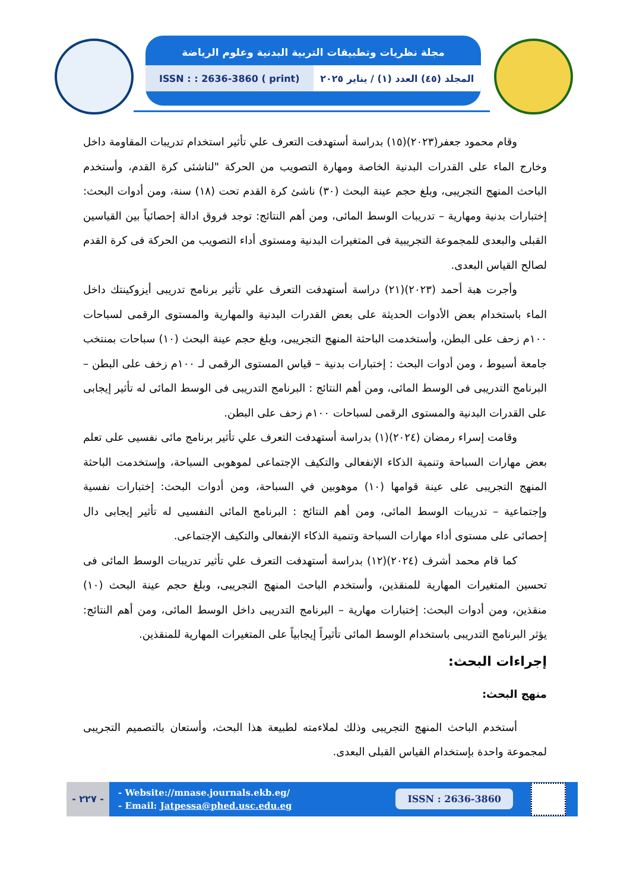مجلة نظريات وتطبيقات التربية البدنية وعلوم الرياضة
المجلد (٤٥) العدد (١) / يناير ٢٠٢٥
ISSN : : 2636-3860 ( print)
وقام محمود جعفر(٢٠٢٣)(١٥) بدراسة أستهدفت التعرف علي تأثير استخدام تدريبات المقاومة داخل وخارج الماء على القدرات البدنية الخاصة ومهارة التصويب من الحركة "لناشئى كرة القدم، وأستخدم الباحث المنهج التجريبى، وبلغ حجم عينة البحث (٣٠) ناشئ كرة القدم تحت (١٨) سنة، ومن أدوات البحث: إختبارات بدنية ومهارية – تدريبات الوسط المائى، ومن أهم النتائج: توجد فروق ادالة إحصائياً بين القياسين القبلى والبعدى للمجموعة التجريبية فى المتغيرات البدنية ومستوى أداء التصويب من الحركة فى كرة القدم لصالح القياس البعدى.
وأجرت هبة أحمد (٢٠٢٣)(٢١) دراسة أستهدفت التعرف علي تأثير برنامج تدريبى أيزوكينتك داخل الماء باستخدام بعض الأدوات الحديثة على بعض القدرات البدنية والمهارية والمستوى الرقمى لسباحات ١٠٠م زحف على البطن، وأستخدمت الباحثة المنهج التجريبى، وبلغ حجم عينة البحث (١٠) سباحات بمنتخب جامعة أسيوط ، ومن أدوات البحث : إختبارات بدنية – قياس المستوى الرقمى لـ ١٠٠م زخف على البطن – البرنامج التدريبى فى الوسط المائى، ومن أهم النتائج : البرنامج التدريبى فى الوسط المائى له تأثير إيجابى على القدرات البدنية والمستوى الرقمى لسباحات ١٠٠م زحف على البطن.
وقامت إسراء رمضان (٢٠٢٤)(١) بدراسة أستهدفت التعرف علي تأثير برنامج مائى نفسيى على تعلم بعض مهارات السباحة وتنمية الذكاء الإنفعالى والتكيف الإجتماعى لموهوبى السباحة، وإستخدمت الباحثة المنهج التجريبى على عينة قوامها (١٠) موهوبين في السباحة، ومن أدوات البحث: إختبارات نفسية وإجتماعية – تدريبات الوسط المائى، ومن أهم النتائج : البرنامج المائى النفسيى له تأثير إيجابى دال إحصائى على مستوى أداء مهارات السباحة وتنمية الذكاء الإنفعالى والتكيف الإجتماعى.
كما قام محمد أشرف (٢٠٢٤)(١٢) بدراسة أستهدفت التعرف علي تأثير تدريبات الوسط المائى فى تحسين المتغيرات المهارية للمنقذين، وأستخدم الباحث المنهج التجريبى، وبلغ حجم عينة البحث (١٠) منقذين، ومن أدوات البحث: إختبارات مهارية – البرنامج التدريبى داخل الوسط المائى، ومن أهم النتائج: يؤثر البرنامج التدريبى باستخدام الوسط المائى تأثيراً إيجابياً على المتغيرات المهارية للمنقذين.
إجراءات البحث:
منهج البحث:
أستخدم الباحث المنهج التجريبى وذلك لملاءمته لطبيعة هذا البحث، وأستعان بالتصميم التجريبى لمجموعة واحدة بإستخدام القياس القبلى البعدى.
- ٢٢٧ -
- Website://mnase.journals.ekb.eg/
- Email: Jatpessa@phed.usc.edu.eg
ISSN : 2636-3860